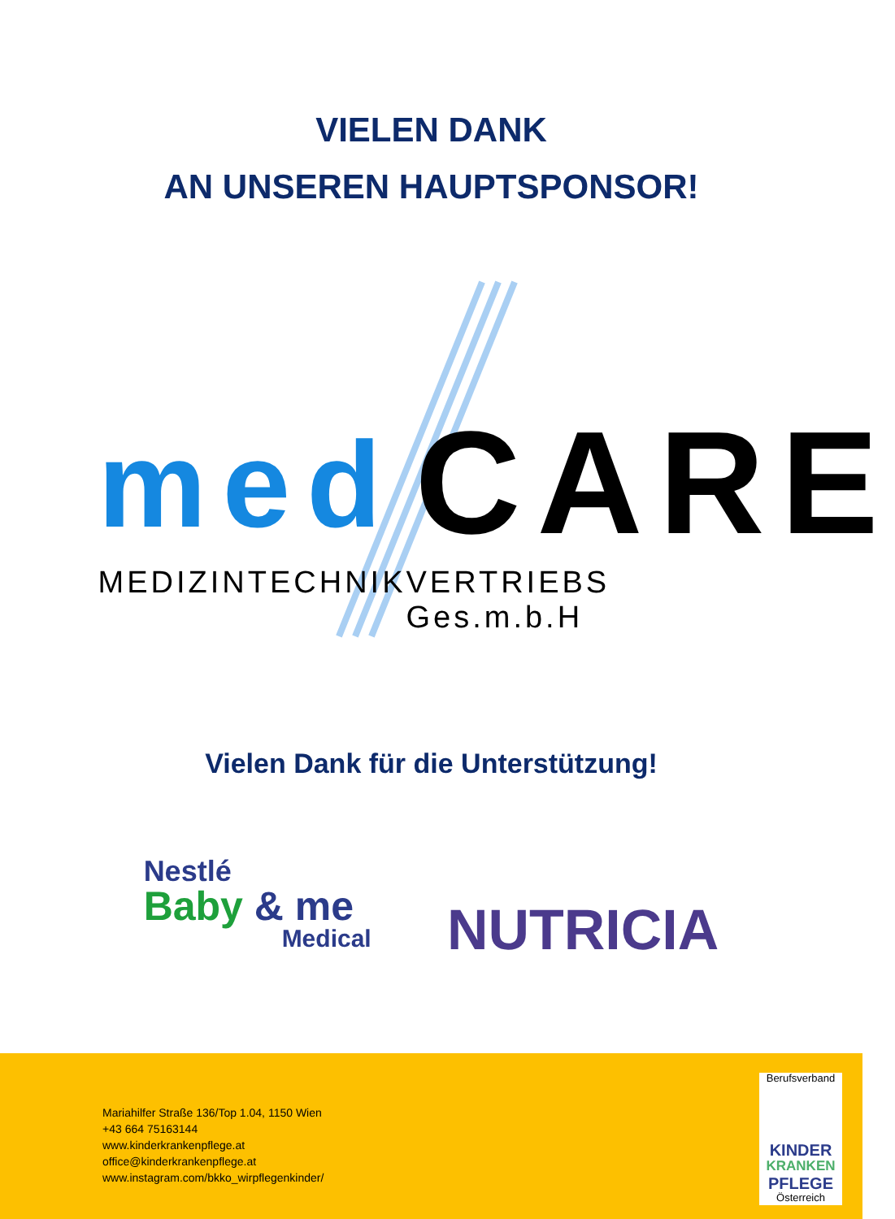VIELEN DANK
AN UNSEREN HAUPTSPONSOR!
med CARE
MEDIZINTECHNIK VERTRIEBS Ges.m.b.H
Vielen Dank für die Unterstützung!
Nestlé
Baby & me
Medical
NUTRICIA
Mariahilfer Straße 136/Top 1.04, 1150 Wien
+43 664 75163144
www.kinderkrankenpflege.at
office@kinderkrankenpflege.at
www.instagram.com/bkko_wirpflegenkinder/
Berufsverband
KINDER
KRANKEN
PFLEGE
Österreich